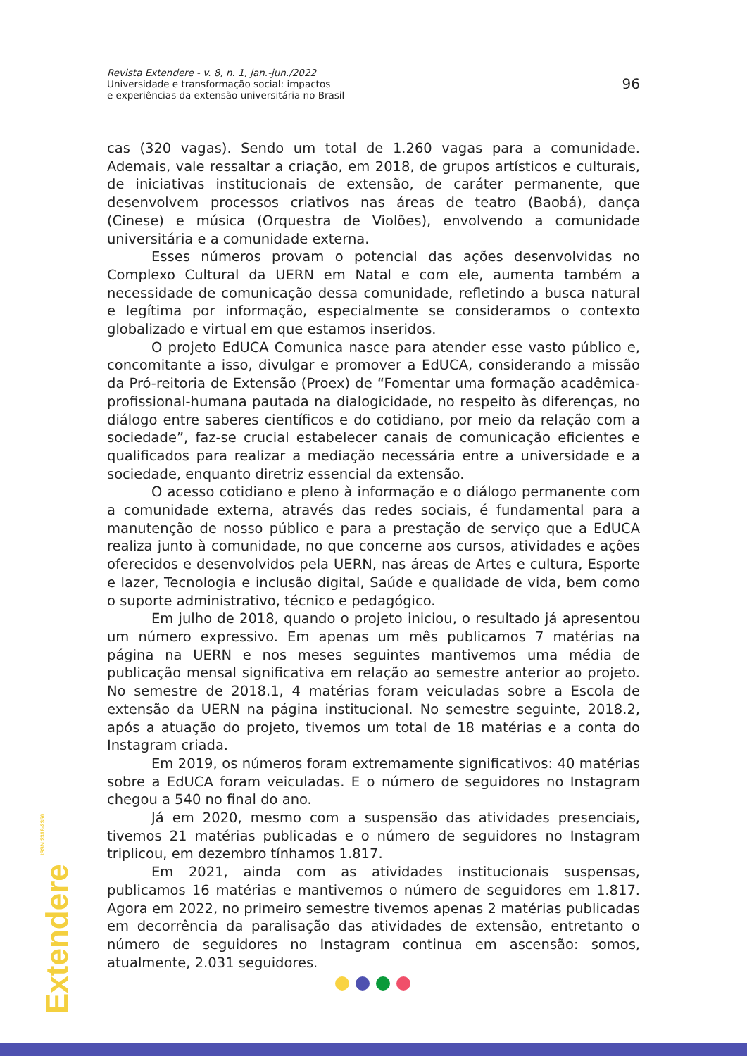Revista Extendere - v. 8, n. 1, jan.-jun./2022
Universidade e transformação social: impactos
e experiências da extensão universitária no Brasil
96
cas (320 vagas). Sendo um total de 1.260 vagas para a comunidade. Ademais, vale ressaltar a criação, em 2018, de grupos artísticos e culturais, de iniciativas institucionais de extensão, de caráter permanente, que desenvolvem processos criativos nas áreas de teatro (Baobá), dança (Cinese) e música (Orquestra de Violões), envolvendo a comunidade universitária e a comunidade externa.
Esses números provam o potencial das ações desenvolvidas no Complexo Cultural da UERN em Natal e com ele, aumenta também a necessidade de comunicação dessa comunidade, refletindo a busca natural e legítima por informação, especialmente se consideramos o contexto globalizado e virtual em que estamos inseridos.
O projeto EdUCA Comunica nasce para atender esse vasto público e, concomitante a isso, divulgar e promover a EdUCA, considerando a missão da Pró-reitoria de Extensão (Proex) de “Fomentar uma formação acadêmica-profissional-humana pautada na dialogicidade, no respeito às diferenças, no diálogo entre saberes científicos e do cotidiano, por meio da relação com a sociedade”, faz-se crucial estabelecer canais de comunicação eficientes e qualificados para realizar a mediação necessária entre a universidade e a sociedade, enquanto diretriz essencial da extensão.
O acesso cotidiano e pleno à informação e o diálogo permanente com a comunidade externa, através das redes sociais, é fundamental para a manutenção de nosso público e para a prestação de serviço que a EdUCA realiza junto à comunidade, no que concerne aos cursos, atividades e ações oferecidos e desenvolvidos pela UERN, nas áreas de Artes e cultura, Esporte e lazer, Tecnologia e inclusão digital, Saúde e qualidade de vida, bem como o suporte administrativo, técnico e pedagógico.
Em julho de 2018, quando o projeto iniciou, o resultado já apresentou um número expressivo. Em apenas um mês publicamos 7 matérias na página na UERN e nos meses seguintes mantivemos uma média de publicação mensal significativa em relação ao semestre anterior ao projeto. No semestre de 2018.1, 4 matérias foram veiculadas sobre a Escola de extensão da UERN na página institucional. No semestre seguinte, 2018.2, após a atuação do projeto, tivemos um total de 18 matérias e a conta do Instagram criada.
Em 2019, os números foram extremamente significativos: 40 matérias sobre a EdUCA foram veiculadas. E o número de seguidores no Instagram chegou a 540 no final do ano.
Já em 2020, mesmo com a suspensão das atividades presenciais, tivemos 21 matérias publicadas e o número de seguidores no Instagram triplicou, em dezembro tínhamos 1.817.
Em 2021, ainda com as atividades institucionais suspensas, publicamos 16 matérias e mantivemos o número de seguidores em 1.817. Agora em 2022, no primeiro semestre tivemos apenas 2 matérias publicadas em decorrência da paralisação das atividades de extensão, entretanto o número de seguidores no Instagram continua em ascensão: somos, atualmente, 2.031 seguidores.
Extendere ISSN 2318-2350